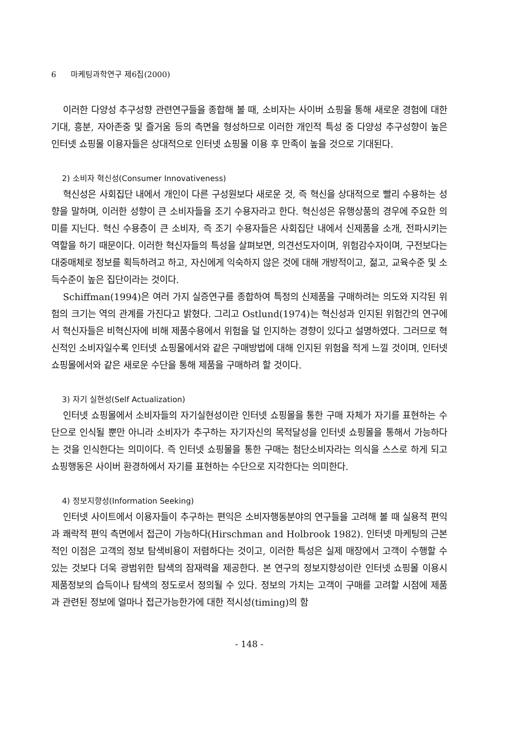6 마케팅과학연구 제6집(2000)
이러한 다양성 추구성향 관련연구들을 종합해 볼 때, 소비자는 사이버 쇼핑을 통해 새로운 경험에 대한 기대, 흥분, 자아존중 및 즐거움 등의 측면을 형성하므로 이러한 개인적 특성 중 다양성 추구성향이 높은 인터넷 쇼핑몰 이용자들은 상대적으로 인터넷 쇼핑몰 이용 후 만족이 높을 것으로 기대된다.
2) 소비자 혁신성(Consumer Innovativeness)
혁신성은 사회집단 내에서 개인이 다른 구성원보다 새로운 것, 즉 혁신을 상대적으로 빨리 수용하는 성향을 말하며, 이러한 성향이 큰 소비자들을 조기 수용자라고 한다. 혁신성은 유행상품의 경우에 주요한 의미를 지닌다. 혁신 수용층이 큰 소비자, 즉 조기 수용자들은 사회집단 내에서 신제품을 소개, 전파시키는 역할을 하기 때문이다. 이러한 혁신자들의 특성을 살펴보면, 의견선도자이며, 위험감수자이며, 구전보다는 대중매체로 정보를 획득하려고 하고, 자신에게 익숙하지 않은 것에 대해 개방적이고, 젊고, 교육수준 및 소득수준이 높은 집단이라는 것이다.
Schiffman(1994)은 여러 가지 실증연구를 종합하여 특정의 신제품을 구매하려는 의도와 지각된 위험의 크기는 역의 관계를 가진다고 밝혔다. 그리고 Ostlund(1974)는 혁신성과 인지된 위험간의 연구에서 혁신자들은 비혁신자에 비해 제품수용에서 위험을 덜 인지하는 경향이 있다고 설명하였다. 그러므로 혁신적인 소비자일수록 인터넷 쇼핑몰에서와 같은 구매방법에 대해 인지된 위험을 적게 느낄 것이며, 인터넷 쇼핑몰에서와 같은 새로운 수단을 통해 제품을 구매하려 할 것이다.
3) 자기 실현성(Self Actualization)
인터넷 쇼핑몰에서 소비자들의 자기실현성이란 인터넷 쇼핑몰을 통한 구매 자체가 자기를 표현하는 수단으로 인식될 뿐만 아니라 소비자가 추구하는 자기자신의 목적달성을 인터넷 쇼핑몰을 통해서 가능하다는 것을 인식한다는 의미이다. 즉 인터넷 쇼핑몰을 통한 구매는 첨단소비자라는 의식을 스스로 하게 되고 쇼핑행동은 사이버 환경하에서 자기를 표현하는 수단으로 지각한다는 의미한다.
4) 정보지향성(Information Seeking)
인터넷 사이트에서 이용자들이 추구하는 편익은 소비자행동분야의 연구들을 고려해 볼 때 실용적 편익과 쾌락적 편익 측면에서 접근이 가능하다(Hirschman and Holbrook 1982). 인터넷 마케팅의 근본적인 이점은 고객의 정보 탐색비용이 저렴하다는 것이고, 이러한 특성은 실제 매장에서 고객이 수행할 수 있는 것보다 더욱 광범위한 탐색의 잠재력을 제공한다. 본 연구의 정보지향성이란 인터넷 쇼핑몰 이용시 제품정보의 습득이나 탐색의 정도로서 정의될 수 있다. 정보의 가치는 고객이 구매를 고려할 시점에 제품과 관련된 정보에 얼마나 접근가능한가에 대한 적시성(timing)의 함
- 148 -